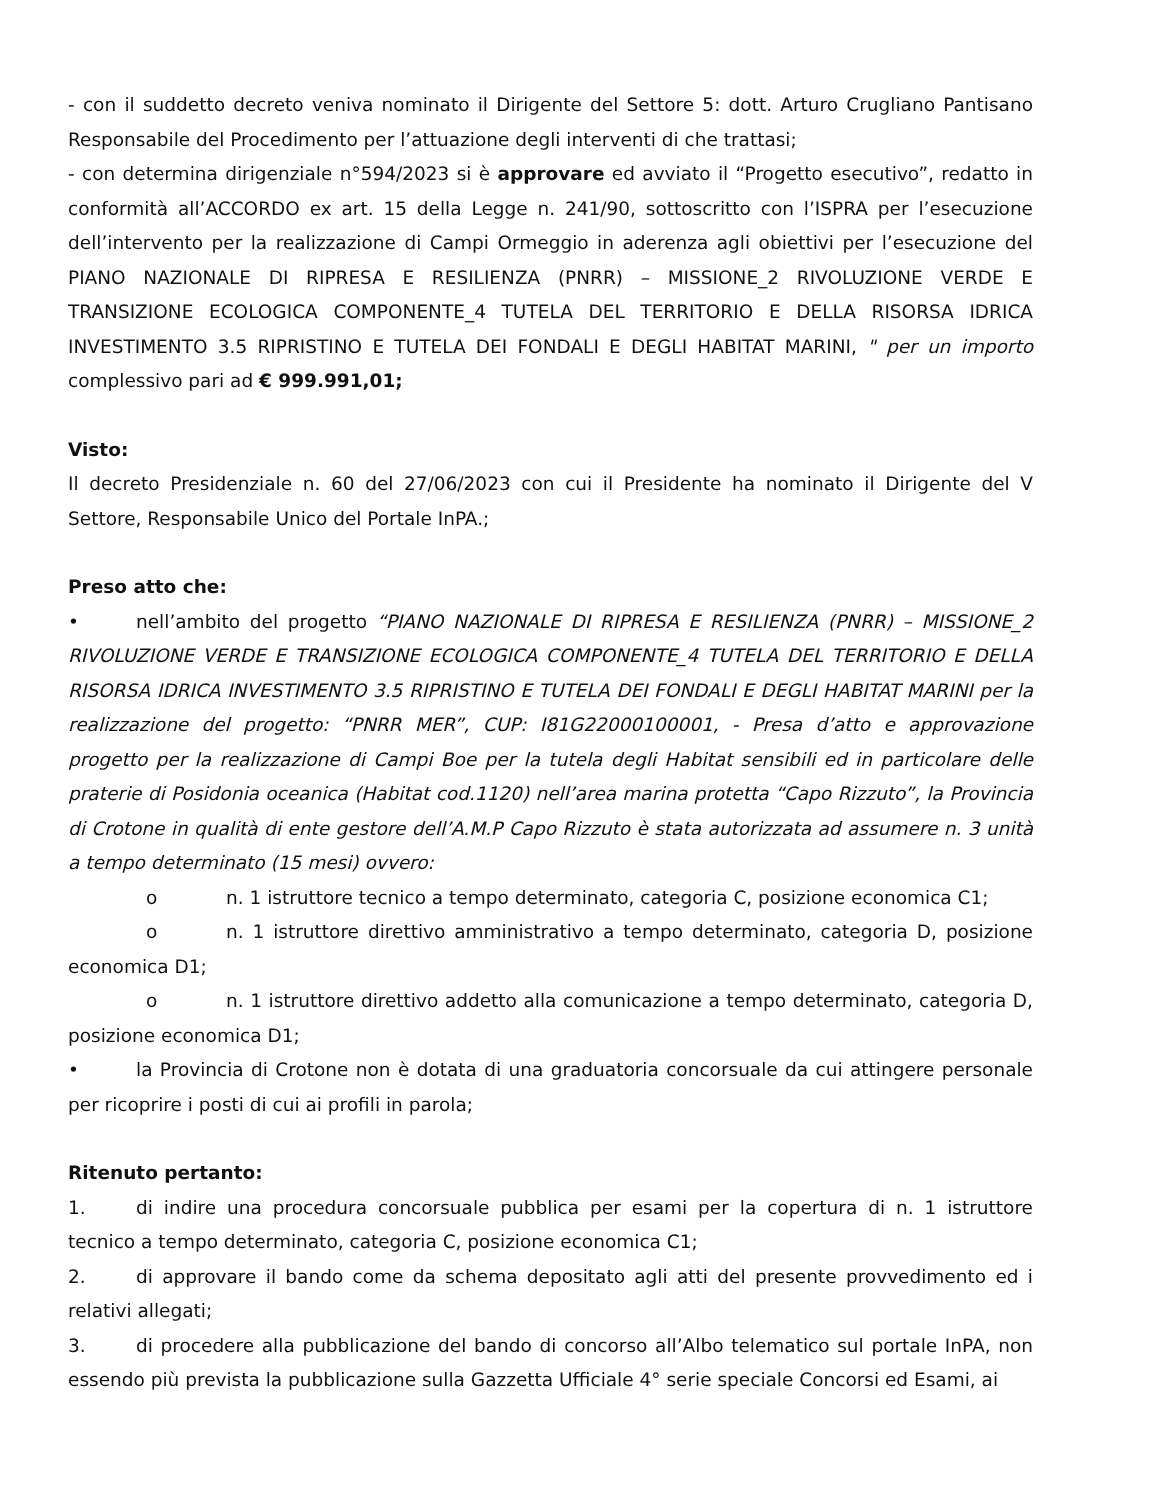- con il suddetto decreto veniva nominato il Dirigente del Settore 5: dott. Arturo Crugliano Pantisano Responsabile del Procedimento per l’attuazione degli interventi di che trattasi;
- con determina dirigenziale n°594/2023 si è approvare ed avviato il “Progetto esecutivo”, redatto in conformità all’ACCORDO ex art. 15 della Legge n. 241/90, sottoscritto con l’ISPRA per l’esecuzione dell’intervento per la realizzazione di Campi Ormeggio in aderenza agli obiettivi per l’esecuzione del PIANO NAZIONALE DI RIPRESA E RESILIENZA (PNRR) – MISSIONE_2 RIVOLUZIONE VERDE E TRANSIZIONE ECOLOGICA COMPONENTE_4 TUTELA DEL TERRITORIO E DELLA RISORSA IDRICA INVESTIMENTO 3.5 RIPRISTINO E TUTELA DEI FONDALI E DEGLI HABITAT MARINI, " per un importo complessivo pari ad € 999.991,01;
Visto:
Il decreto Presidenziale n. 60 del 27/06/2023 con cui il Presidente ha nominato il Dirigente del V Settore, Responsabile Unico del Portale InPA.;
Preso atto che:
• nell’ambito del progetto “PIANO NAZIONALE DI RIPRESA E RESILIENZA (PNRR) – MISSIONE_2 RIVOLUZIONE VERDE E TRANSIZIONE ECOLOGICA COMPONENTE_4 TUTELA DEL TERRITORIO E DELLA RISORSA IDRICA INVESTIMENTO 3.5 RIPRISTINO E TUTELA DEI FONDALI E DEGLI HABITAT MARINI per la realizzazione del progetto: “PNRR MER”, CUP: I81G22000100001, - Presa d’atto e approvazione progetto per la realizzazione di Campi Boe per la tutela degli Habitat sensibili ed in particolare delle praterie di Posidonia oceanica (Habitat cod.1120) nell’area marina protetta “Capo Rizzuto”, la Provincia di Crotone in qualità di ente gestore dell’A.M.P Capo Rizzuto è stata autorizzata ad assumere n. 3 unità a tempo determinato (15 mesi) ovvero:
o n. 1 istruttore tecnico a tempo determinato, categoria C, posizione economica C1;
o n. 1 istruttore direttivo amministrativo a tempo determinato, categoria D, posizione economica D1;
o n. 1 istruttore direttivo addetto alla comunicazione a tempo determinato, categoria D, posizione economica D1;
• la Provincia di Crotone non è dotata di una graduatoria concorsuale da cui attingere personale per ricoprire i posti di cui ai profili in parola;
Ritenuto pertanto:
1. di indire una procedura concorsuale pubblica per esami per la copertura di n. 1 istruttore tecnico a tempo determinato, categoria C, posizione economica C1;
2. di approvare il bando come da schema depositato agli atti del presente provvedimento ed i relativi allegati;
3. di procedere alla pubblicazione del bando di concorso all’Albo telematico sul portale InPA, non essendo più prevista la pubblicazione sulla Gazzetta Ufficiale 4° serie speciale Concorsi ed Esami, ai